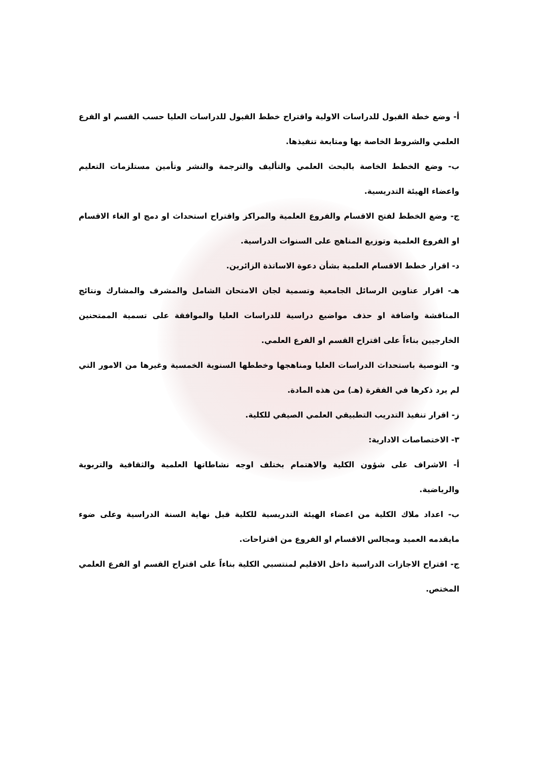أ- وضع خطة القبول للدراسات الاولية واقتراح خطط القبول للدراسات العليا حسب القسم او الفرع العلمي والشروط الخاصة بها ومتابعة تنفيذها.
ب- وضع الخطط الخاصة بالبحث العلمي والتأليف والترجمة والنشر وتأمين مستلزمات التعليم واعضاء الهيئة التدريسية.
ج- وضع الخطط لفتح الاقسام والفروع العلمية والمراكز واقتراح استحداث او دمج او الغاء الاقسام او الفروع العلمية وتوزيع المناهج على السنوات الدراسية.
د- اقرار خطط الاقسام العلمية بشأن دعوة الاساتذة الزائرين.
هـ- اقرار عناوين الرسائل الجامعية وتسمية لجان الامتحان الشامل والمشرف والمشارك ونتائج المناقشة واضافة او حذف مواضيع دراسية للدراسات العليا والموافقة على تسمية الممتحنين الخارجيين بناءاً على اقتراح القسم او الفرع العلمي.
و- التوصية باستحداث الدراسات العليا ومناهجها وخططها السنوية الخمسية وغيرها من الامور التي لم يرد ذكرها في الفقرة (هـ) من هذه المادة.
ز- اقرار تنفيذ التدريب التطبيقي العلمي الصيفي للكلية.
٣- الاختصاصات الادارية:
أ- الاشراف على شؤون الكلية والاهتمام بختلف اوجه نشاطاتها العلمية والثقافية والتربوية والرياضية.
ب- اعداد ملاك الكلية من اعضاء الهيئة التدريسية للكلية قبل نهاية السنة الدراسية وعلى ضوء مايقدمه العميد ومجالس الاقسام او الفروع من اقتراحات.
ج- اقتراح الاجازات الدراسية داخل الاقليم لمنتسبي الكلية بناءاً على اقتراح القسم او الفرع العلمي المختص.